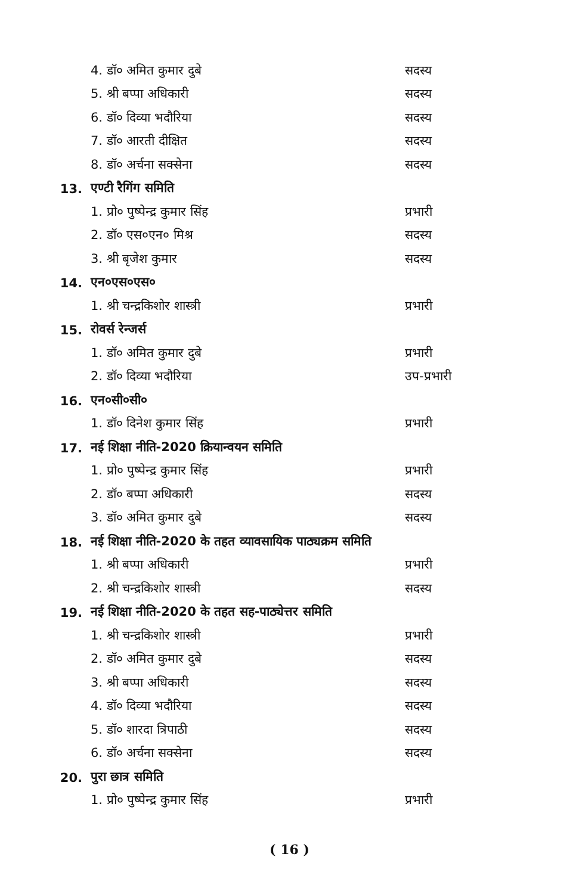4. डॉ० अमित कुमार दुबे सदस्य
5. श्री बप्पा अधिकारी सदस्य
6. डॉ० दिव्या भदौरिया सदस्य
7. डॉ० आरती दीक्षित सदस्य
8. डॉ० अर्चना सक्सेना सदस्य
13. एण्टी रैगिंग समिति
1. प्रो० पुष्पेन्द्र कुमार सिंह प्रभारी
2. डॉ० एस०एन० मिश्र सदस्य
3. श्री बृजेश कुमार सदस्य
14. एन०एस०एस०
1. श्री चन्द्रकिशोर शास्त्री प्रभारी
15. रोवर्स रेन्जर्स
1. डॉ० अमित कुमार दुबे प्रभारी
2. डॉ० दिव्या भदौरिया उप-प्रभारी
16. एन०सी०सी०
1. डॉ० दिनेश कुमार सिंह प्रभारी
17. नई शिक्षा नीति-2020 क्रियान्वयन समिति
1. प्रो० पुष्पेन्द्र कुमार सिंह प्रभारी
2. डॉ० बप्पा अधिकारी सदस्य
3. डॉ० अमित कुमार दुबे सदस्य
18. नई शिक्षा नीति-2020 के तहत व्यावसायिक पाठ्यक्रम समिति
1. श्री बप्पा अधिकारी प्रभारी
2. श्री चन्द्रकिशोर शास्त्री सदस्य
19. नई शिक्षा नीति-2020 के तहत सह-पाठ्येत्तर समिति
1. श्री चन्द्रकिशोर शास्त्री प्रभारी
2. डॉ० अमित कुमार दुबे सदस्य
3. श्री बप्पा अधिकारी सदस्य
4. डॉ० दिव्या भदौरिया सदस्य
5. डॉ० शारदा त्रिपाठी सदस्य
6. डॉ० अर्चना सक्सेना सदस्य
20. पुरा छात्र समिति
1. प्रो० पुष्पेन्द्र कुमार सिंह प्रभारी
( 16 )